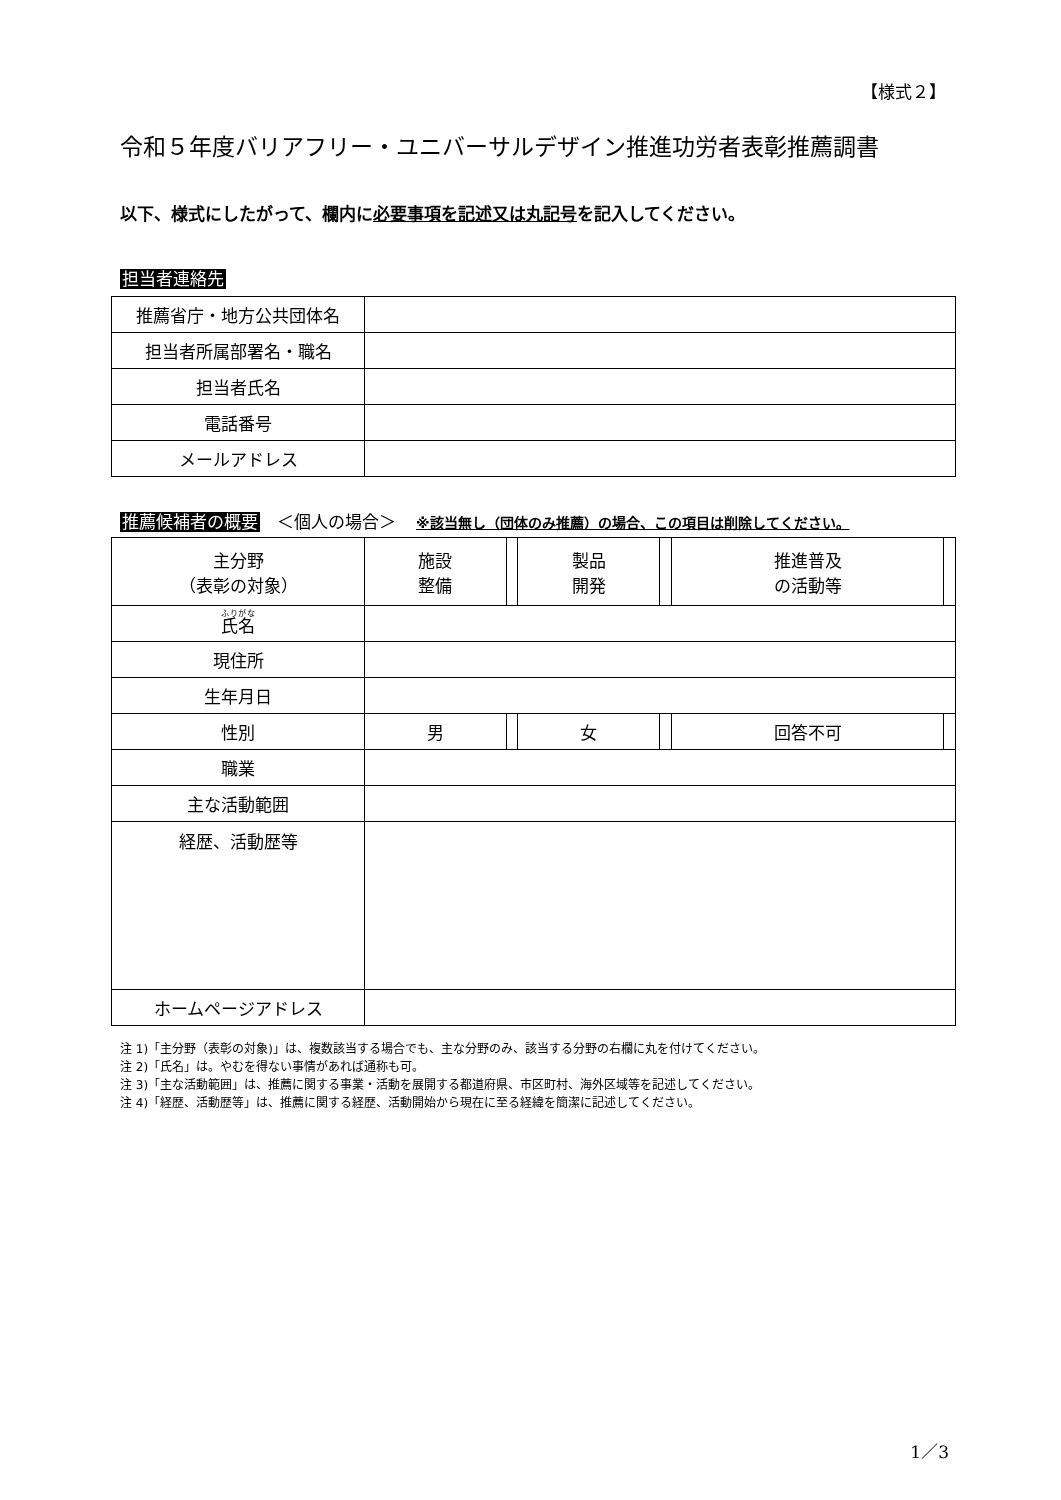【様式２】
令和５年度バリアフリー・ユニバーサルデザイン推進功労者表彰推薦調書
以下、様式にしたがって、欄内に必要事項を記述又は丸記号を記入してください。
担当者連絡先
| 推薦省庁・地方公共団体名 | |
| 担当者所属部署名・職名 | |
| 担当者氏名 | |
| 電話番号 | |
| メールアドレス | |
推薦候補者の概要　＜個人の場合＞ ※該当無し（団体のみ推薦）の場合、この項目は削除してください。
| 主分野 （表彰の対象） | 施設 整備 | | 製品 開発 | | 推進普及 の活動等 | |
| 氏名 | | | | | | |
| 現住所 | | | | | | |
| 生年月日 | | | | | | |
| 性別 | 男 | | 女 | | 回答不可 | |
| 職業 | | | | | | |
| 主な活動範囲 | | | | | | |
| 経歴、活動歴等 | | | | | | |
| ホームページアドレス | | | | | | |
注 1)「主分野（表彰の対象)」は、複数該当する場合でも、主な分野のみ、該当する分野の右欄に丸を付けてください。
注 2)「氏名」は。やむを得ない事情があれば通称も可。
注 3)「主な活動範囲」は、推薦に関する事業・活動を展開する都道府県、市区町村、海外区域等を記述してください。
注 4)「経歴、活動歴等」は、推薦に関する経歴、活動開始から現在に至る経緯を簡潔に記述してください。
1／3